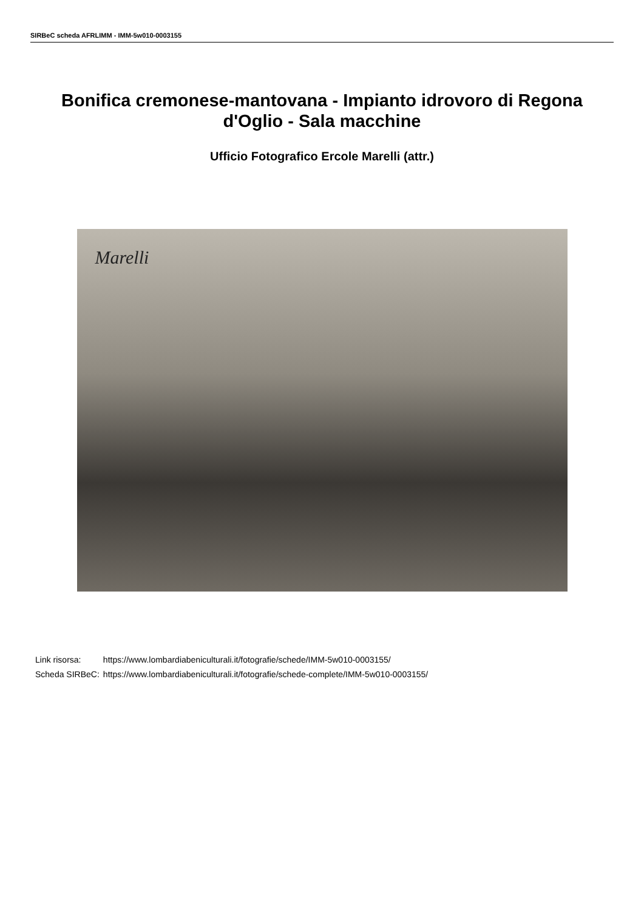SIRBeC scheda AFRLIMM - IMM-5w010-0003155
Bonifica cremonese-mantovana - Impianto idrovoro di Regona d'Oglio - Sala macchine
Ufficio Fotografico Ercole Marelli (attr.)
Marelli
| Link risorsa: | https://www.lombardiabeniculturali.it/fotografie/schede/IMM-5w010-0003155/ |
| Scheda SIRBeC: | https://www.lombardiabeniculturali.it/fotografie/schede-complete/IMM-5w010-0003155/ |